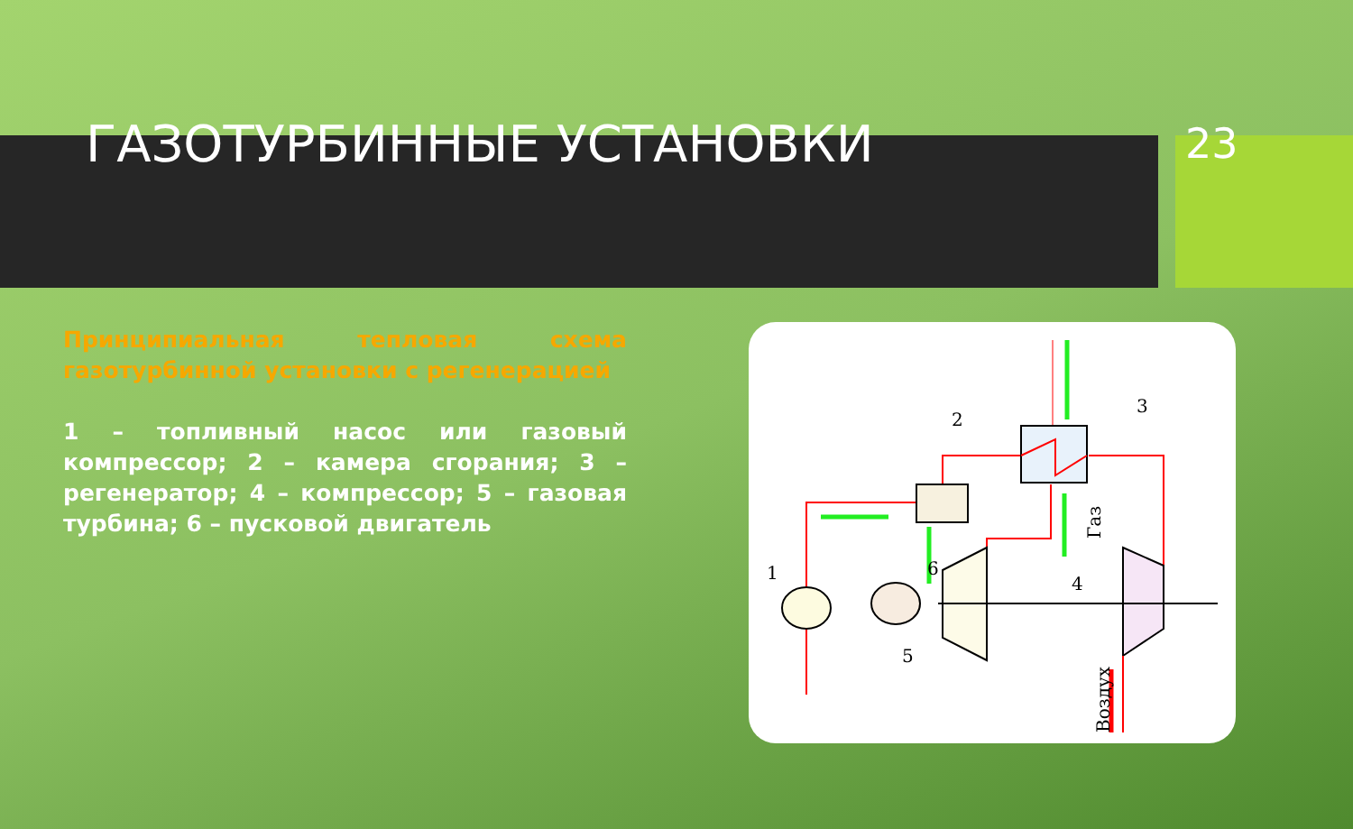ГАЗОТУРБИННЫЕ УСТАНОВКИ
23
Принципиальная тепловая схема газотурбинной установки с регенерацией
1 – топливный насос или газовый компрессор; 2 – камера сгорания; 3 – регенератор; 4 – компрессор; 5 – газовая турбина; 6 – пусковой двигатель
1
2
3
4
5
6
Газ
Воздух